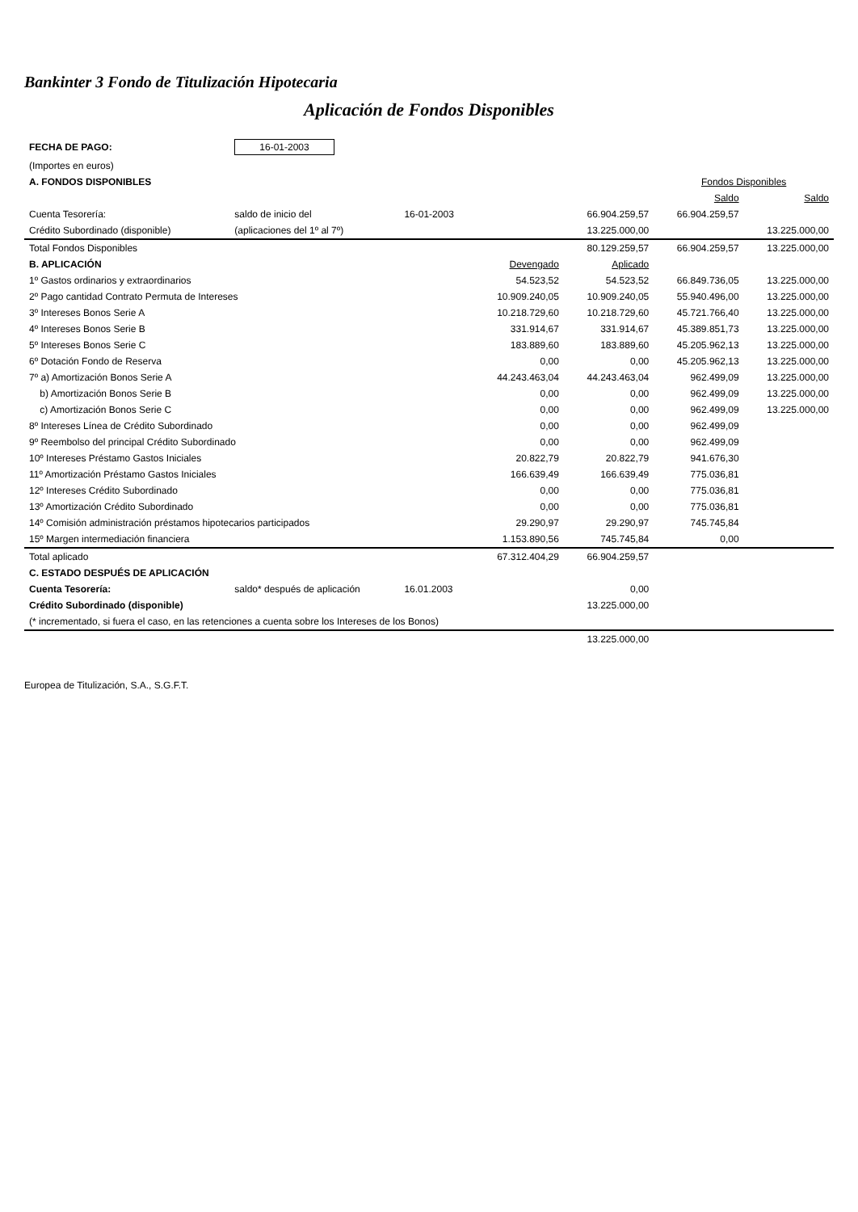Bankinter 3 Fondo de Titulización Hipotecaria
Aplicación de Fondos Disponibles
| FECHA DE PAGO: | 16-01-2003 | | | | | |
| (Importes en euros) | | | | | | |
| A. FONDOS DISPONIBLES | | | | | Fondos Disponibles | |
| | | | | | Saldo | Saldo |
| Cuenta Tesorería: | saldo de inicio del | 16-01-2003 | | 66.904.259,57 | 66.904.259,57 | |
| Crédito Subordinado (disponible) | (aplicaciones del 1º al 7º) | | | 13.225.000,00 | | 13.225.000,00 |
| Total Fondos Disponibles | | | | 80.129.259,57 | 66.904.259,57 | 13.225.000,00 |
| B. APLICACIÓN | | | Devengado | Aplicado | | |
| 1º Gastos ordinarios y extraordinarios | | | 54.523,52 | 54.523,52 | 66.849.736,05 | 13.225.000,00 |
| 2º Pago cantidad Contrato Permuta de Intereses | | | 10.909.240,05 | 10.909.240,05 | 55.940.496,00 | 13.225.000,00 |
| 3º Intereses Bonos Serie A | | | 10.218.729,60 | 10.218.729,60 | 45.721.766,40 | 13.225.000,00 |
| 4º Intereses Bonos Serie B | | | 331.914,67 | 331.914,67 | 45.389.851,73 | 13.225.000,00 |
| 5º Intereses Bonos Serie C | | | 183.889,60 | 183.889,60 | 45.205.962,13 | 13.225.000,00 |
| 6º Dotación Fondo de Reserva | | | 0,00 | 0,00 | 45.205.962,13 | 13.225.000,00 |
| 7º a) Amortización Bonos Serie A | | | 44.243.463,04 | 44.243.463,04 | 962.499,09 | 13.225.000,00 |
| b) Amortización Bonos Serie B | | | 0,00 | 0,00 | 962.499,09 | 13.225.000,00 |
| c) Amortización Bonos Serie C | | | 0,00 | 0,00 | 962.499,09 | 13.225.000,00 |
| 8º Intereses Línea de Crédito Subordinado | | | 0,00 | 0,00 | 962.499,09 | |
| 9º Reembolso del principal Crédito Subordinado | | | 0,00 | 0,00 | 962.499,09 | |
| 10º Intereses Préstamo Gastos Iniciales | | | 20.822,79 | 20.822,79 | 941.676,30 | |
| 11º Amortización Préstamo Gastos Iniciales | | | 166.639,49 | 166.639,49 | 775.036,81 | |
| 12º Intereses Crédito Subordinado | | | 0,00 | 0,00 | 775.036,81 | |
| 13º Amortización Crédito Subordinado | | | 0,00 | 0,00 | 775.036,81 | |
| 14º Comisión administración préstamos hipotecarios participados | | | 29.290,97 | 29.290,97 | 745.745,84 | |
| 15º Margen intermediación financiera | | | 1.153.890,56 | 745.745,84 | 0,00 | |
| Total aplicado | | | 67.312.404,29 | 66.904.259,57 | | |
| C. ESTADO DESPUÉS DE APLICACIÓN | | | | | | |
| Cuenta Tesorería: | saldo* después de aplicación | 16.01.2003 | | 0,00 | | |
| Crédito Subordinado (disponible) | | | | 13.225.000,00 | | |
| (* incrementado, si fuera el caso, en las retenciones a cuenta sobre los Intereses de los Bonos) | | | | | | |
| | | | | 13.225.000,00 | | |
Europea de Titulización, S.A., S.G.F.T.